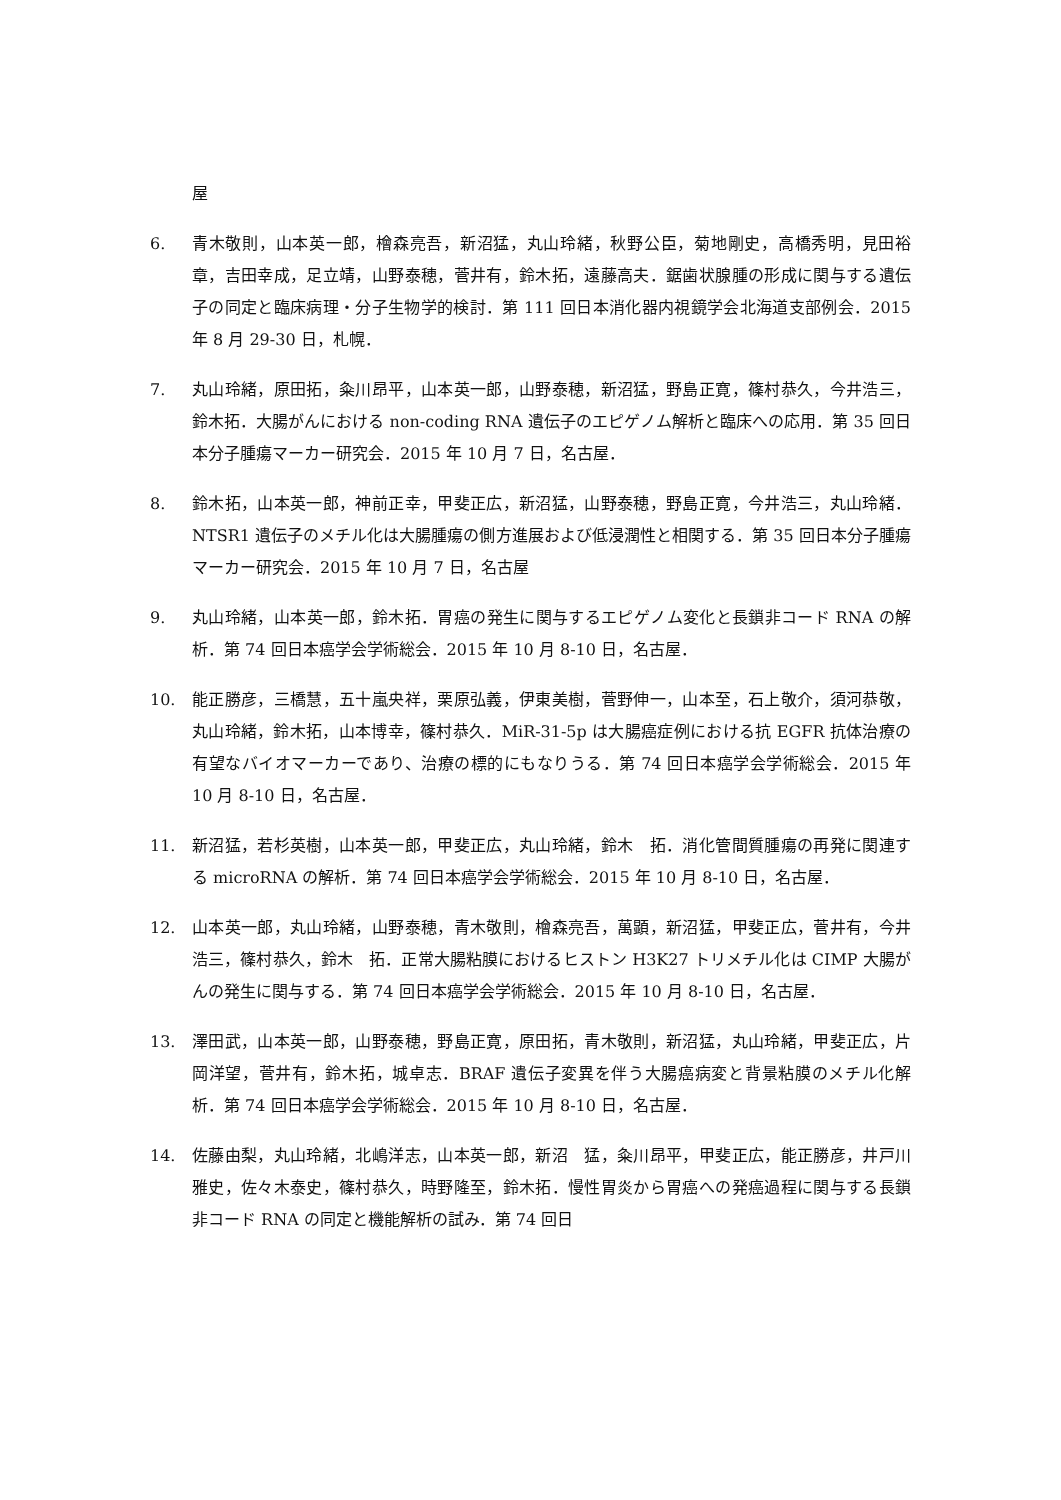屋
6. 青木敬則，山本英一郎，檜森亮吾，新沼猛，丸山玲緒，秋野公臣，菊地剛史，高橋秀明，見田裕章，吉田幸成，足立靖，山野泰穂，菅井有，鈴木拓，遠藤高夫．鋸歯状腺腫の形成に関与する遺伝子の同定と臨床病理・分子生物学的検討．第 111 回日本消化器内視鏡学会北海道支部例会．2015 年 8 月 29-30 日，札幌．
7. 丸山玲緒，原田拓，粂川昂平，山本英一郎，山野泰穂，新沼猛，野島正寛，篠村恭久，今井浩三，鈴木拓．大腸がんにおける non-coding RNA 遺伝子のエピゲノム解析と臨床への応用．第 35 回日本分子腫瘍マーカー研究会．2015 年 10 月 7 日，名古屋．
8. 鈴木拓，山本英一郎，神前正幸，甲斐正広，新沼猛，山野泰穂，野島正寛，今井浩三，丸山玲緒．NTSR1 遺伝子のメチル化は大腸腫瘍の側方進展および低浸潤性と相関する．第 35 回日本分子腫瘍マーカー研究会．2015 年 10 月 7 日，名古屋
9. 丸山玲緒，山本英一郎，鈴木拓．胃癌の発生に関与するエピゲノム変化と長鎖非コード RNA の解析．第 74 回日本癌学会学術総会．2015 年 10 月 8-10 日，名古屋．
10. 能正勝彦，三橋慧，五十嵐央祥，栗原弘義，伊東美樹，菅野伸一，山本至，石上敬介，須河恭敬，丸山玲緒，鈴木拓，山本博幸，篠村恭久．MiR-31-5p は大腸癌症例における抗 EGFR 抗体治療の有望なバイオマーカーであり、治療の標的にもなりうる．第 74 回日本癌学会学術総会．2015 年 10 月 8-10 日，名古屋．
11. 新沼猛，若杉英樹，山本英一郎，甲斐正広，丸山玲緒，鈴木　拓．消化管間質腫瘍の再発に関連する microRNA の解析．第 74 回日本癌学会学術総会．2015 年 10 月 8-10 日，名古屋．
12. 山本英一郎，丸山玲緒，山野泰穂，青木敬則，檜森亮吾，萬顕，新沼猛，甲斐正広，菅井有，今井浩三，篠村恭久，鈴木　拓．正常大腸粘膜におけるヒストン H3K27 トリメチル化は CIMP 大腸がんの発生に関与する．第 74 回日本癌学会学術総会．2015 年 10 月 8-10 日，名古屋．
13. 澤田武，山本英一郎，山野泰穂，野島正寛，原田拓，青木敬則，新沼猛，丸山玲緒，甲斐正広，片岡洋望，菅井有，鈴木拓，城卓志．BRAF 遺伝子変異を伴う大腸癌病変と背景粘膜のメチル化解析．第 74 回日本癌学会学術総会．2015 年 10 月 8-10 日，名古屋．
14. 佐藤由梨，丸山玲緒，北嶋洋志，山本英一郎，新沼　猛，粂川昂平，甲斐正広，能正勝彦，井戸川雅史，佐々木泰史，篠村恭久，時野隆至，鈴木拓．慢性胃炎から胃癌への発癌過程に関与する長鎖非コード RNA の同定と機能解析の試み．第 74 回日